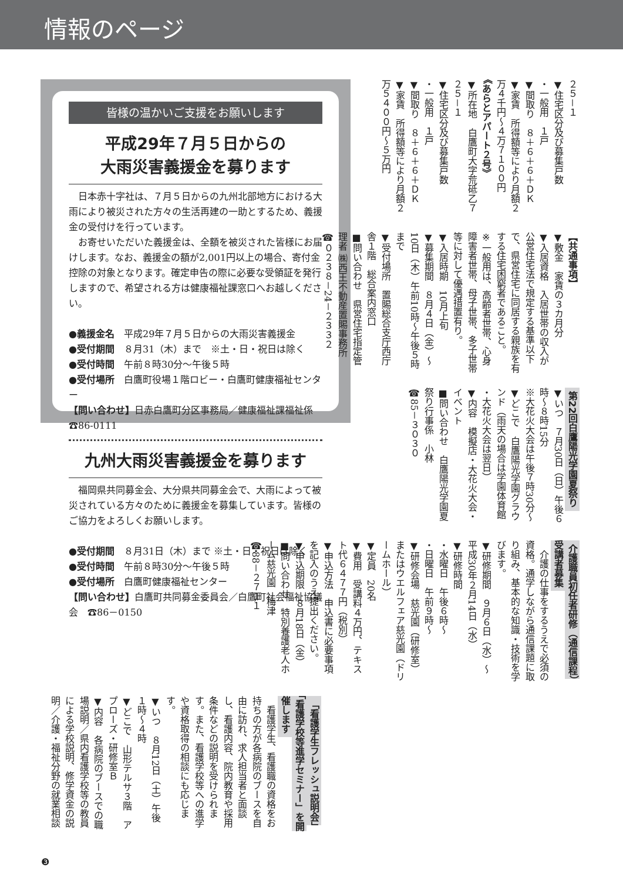情報のページ
皆様の温かいご支援をお願いします
平成29年７月５日からの
大雨災害義援金を募ります
　日本赤十字社は、７月５日からの九州北部地方における大雨により被災された方々の生活再建の一助とするため、義援金の受付けを行っています。
　お寄せいただいた義援金は、全額を被災された皆様にお届けします。なお、義援金の額が2,001円以上の場合、寄付金控除の対象となります。確定申告の際に必要な受領証を発行しますので、希望される方は健康福祉課窓口へお越しください。
●義援金名　平成29年７月５日からの大雨災害義援金
●受付期間　８月31（木）まで　※土・日・祝日は除く
●受付時間　午前８時30分～午後５時
●受付場所　白鷹町役場１階ロビー・白鷹町健康福祉センター
【問い合わせ】日赤白鷹町分区事務局／健康福祉課福祉係 ☎86-0111
九州大雨災害義援金を募ります
　福岡県共同募金会、大分県共同募金会で、大雨によって被災されている方々のために義援金を募集しています。皆様のご協力をよろしくお願いします。
●受付期間　８月31日（木）まで ※土・日・祝日は除く
●受付時間　午前８時30分～午後５時
●受付場所　白鷹町健康福祉センター
【問い合わせ】白鷹町共同募金委員会／白鷹町社会福祉協議会　☎86－0150
２５－１
▼住宅区分及び募集戸数
・一般用　１戸
▼間取り　８＋６＋６＋ＤＫ
▼家賃　所得額等により月額２万４千円～４万７１００円
《あらとアパート２号》
▼所在地　白鷹町大字荒砥乙７２５－１
▼住宅区分及び募集戸数
・一般用　１戸
▼間取り　８＋６＋６＋ＤＫ
▼家賃　所得額等により月額２万５４００円～５万円
【共通事項】
▼敷金　家賃の３カ月分
▼入居資格　入居世帯の収入が公営住宅法で規定する基準以下で、県営住宅に同居する親族を有する住宅困窮者であること。
※一般用は、高齢者世帯、心身障害者世帯、母子世帯、多子世帯等に対して優遇措置有り。
▼入居時期　10月上旬
▼募集期間　８月４日（金）～10日（木）午前10時～午後５時まで
▼受付場所　置賜総合支庁西庁舎１階　総合案内窓口
■問い合わせ　県営住宅指定管理者 ㈱西王不動産置賜事務所
☎０２３８－24－２３３２
第22回白鷹陽光学園夏祭り
▼いつ　７月30日（日）午後６時～８時15分
※大花火大会は午後７時30分～
▼どこで　白鷹陽光学園グラウンド（雨天の場合は学園体育館
・大花火大会は翌日）
▼内容　模擬店・大花火大会・イベント
■問い合わせ　白鷹陽光学園夏祭り行事係　小林
☎85－３０３０
介護職員初任者研修（通信課程）受講者募集
　介護の仕事をするうえで必須の資格。通学しながら通信課題に取り組み、基本的な知識・技術を学びます。
▼研修期間　９月６日（水）～平成30年２月14日（水）
▼研修時間
・水曜日　午後６時～
・日曜日　午前９時～
▼研修会場　慈光園（研修室）またはウエルフェア慈光園（ドリームホール）
▼定員　20名
▼費用　受講料４万円、テキスト代６４７７円（税別）
▼申込方法　申込書に必要事項を記入のうえ提出ください。
▼申込期限　８月18日（金）
■問い合わせ　特別養護老人ホーム慈光園　梅津
☎88－２７１１
「看護学生フレッシュ説明会」「看護学校等進学セミナー」を開催します
　看護学生、看護職の資格をお持ちの方が各病院のブースを自由に訪れ、求人担当者と面談し、看護内容、院内教育や採用条件などの説明を受けられます。また、看護学校等への進学や資格取得の相談にも応じます。
▼いつ　８月12日（土）午後１時～４時
▼どこで　山形テルサ３階　アプローズ・研修室Ｂ
▼内容　各病院のブースでの職場説明／県内看護学校等の教員による学校説明、修学資金の説明／介護・福祉分野の就業相談
❸